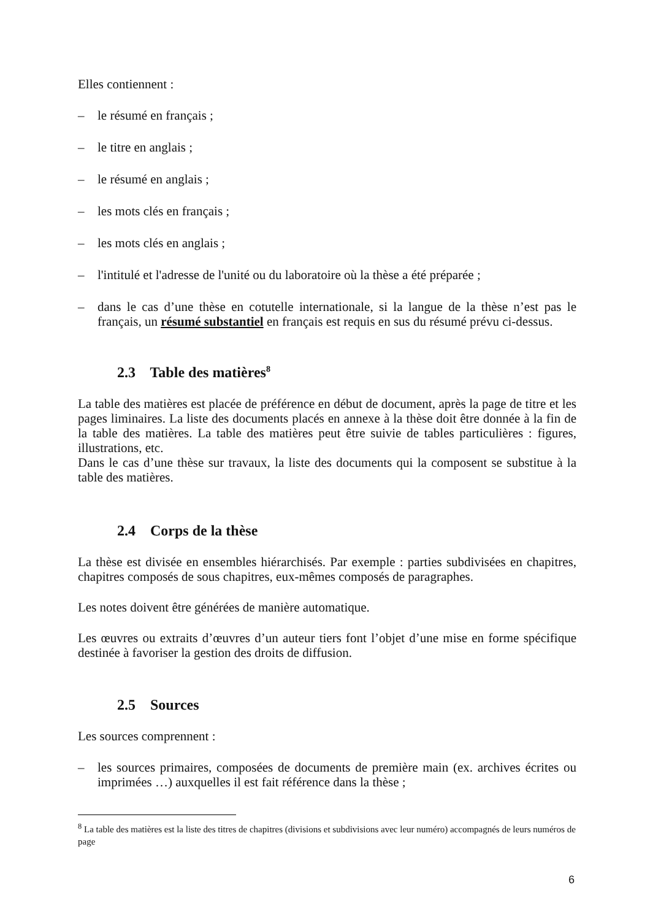Elles contiennent :
–
le résumé en français ;
–
le titre en anglais ;
–
le résumé en anglais ;
–
les mots clés en français ;
–
les mots clés en anglais ;
–
l'intitulé et l'adresse de l'unité ou du laboratoire où la thèse a été préparée ;
–
dans le cas d’une thèse en cotutelle internationale, si la langue de la thèse n’est pas le français, un résumé substantiel en français est requis en sus du résumé prévu ci-dessus.
2.3 Table des matières<sup>8</sup>
La table des matières est placée de préférence en début de document, après la page de titre et les pages liminaires. La liste des documents placés en annexe à la thèse doit être donnée à la fin de la table des matières. La table des matières peut être suivie de tables particulières : figures, illustrations, etc.
Dans le cas d’une thèse sur travaux, la liste des documents qui la composent se substitue à la table des matières.
2.4 Corps de la thèse
La thèse est divisée en ensembles hiérarchisés. Par exemple : parties subdivisées en chapitres, chapitres composés de sous chapitres, eux-mêmes composés de paragraphes.
Les notes doivent être générées de manière automatique.
Les œuvres ou extraits d’œuvres d’un auteur tiers font l’objet d’une mise en forme spécifique destinée à favoriser la gestion des droits de diffusion.
2.5 Sources
Les sources comprennent :
–
les sources primaires, composées de documents de première main (ex. archives écrites ou imprimées …) auxquelles il est fait référence dans la thèse ;
<sup>8</sup> La table des matières est la liste des titres de chapitres (divisions et subdivisions avec leur numéro) accompagnés de leurs numéros de page
6